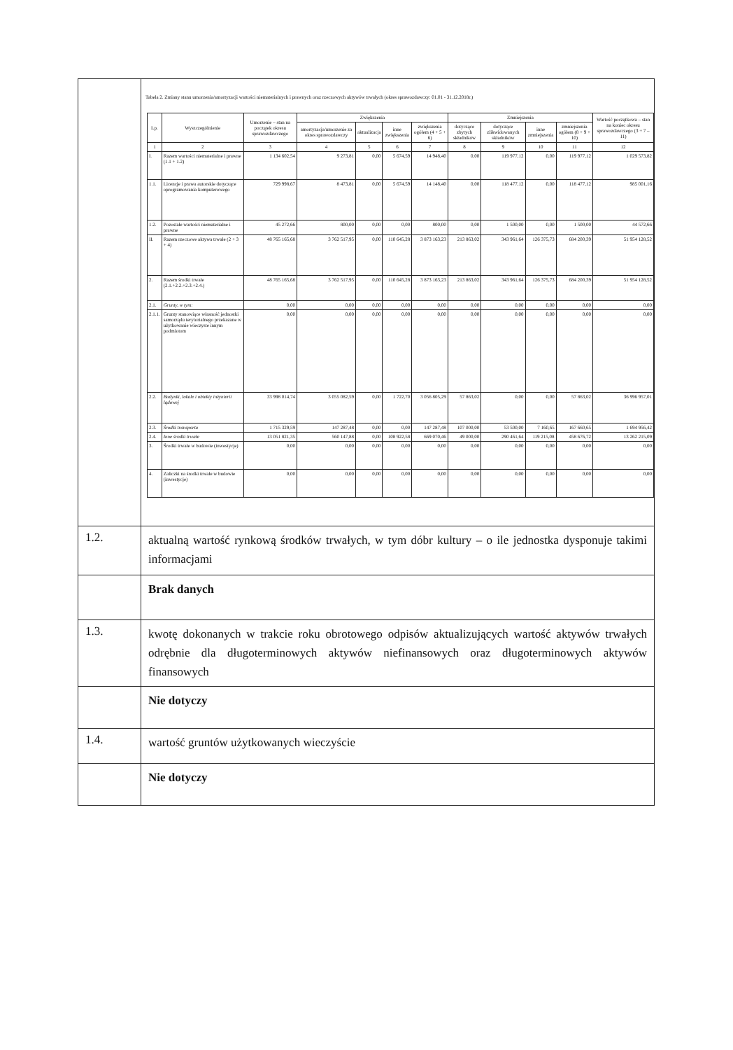| | Tabela 2. Zmiany stanu umorzenia/amortyzacji wartości niematerialnych i prawnych oraz rzeczowych aktywów trwałych (okres sprawozdawczy: 01.01 - 31.12.2018r.) / Lp. / Wyszczególnienie / Umorzenie – stan na początek okresu sprawozdawczego / Zwiększenia / / / / Zmniejszenia / / / / Wartość początkowa – stan na koniec okresu sprawozdawczego (3 + 7 – 11) / / --- / --- / --- / --- / --- / --- / --- / --- / --- / --- / --- / --- / / / / / amortyzacja/umorzenie za okres sprawozdawczy / aktualizacja / inne zwiększenia / zwiększenia ogółem (4 + 5 + 6) / dotyczące zbytych składników / dotyczące zlikwidowanych składników / inne zmniejszenia / zmniejszenia ogółem (8 + 9 + 10) / / / 1 / 2 / 3 / 4 / 5 / 6 / 7 / 8 / 9 / 10 / 11 / 12 / / I. / Razem wartości niematerialne i prawne (1.1 + 1.2) / 1 134 602,54 / 9 273,81 / 0,00 / 5 674,59 / 14 948,40 / 0,00 / 119 977,12 / 0,00 / 119 977,12 / 1 029 573,82 / / 1.1. / Licencje i prawa autorskie dotyczące oprogramowania komputerowego / 729 998,67 / 8 473,81 / 0,00 / 5 674,59 / 14 148,40 / 0,00 / 118 477,12 / 0,00 / 118 477,12 / 985 001,16 / / 1.2. / Pozostałe wartości niematerialne i prawne / 45 272,66 / 800,00 / 0,00 / 0,00 / 800,00 / 0,00 / 1 500,00 / 0,00 / 1 500,00 / 44 572,66 / / II. / Razem rzeczowe aktywa trwałe (2 + 3 + 4) / 48 765 165,68 / 3 762 517,95 / 0,00 / 110 645,28 / 3 873 163,23 / 213 863,02 / 343 961,64 / 126 375,73 / 684 200,39 / 51 954 128,52 / / 2. / Razem środki trwałe (2.1.+2.2.+2.3.+2.4.) / 48 765 165,68 / 3 762 517,95 / 0,00 / 110 645,28 / 3 873 163,23 / 213 863,02 / 343 961,64 / 126 375,73 / 684 200,39 / 51 954 128,52 / / 2.1. / Grunty, w tym: / 0,00 / 0,00 / 0,00 / 0,00 / 0,00 / 0,00 / 0,00 / 0,00 / 0,00 / 0,00 / / 2.1.1. / Grunty stanowiące własność jednostki samorządu terytorialnego przekazane w użytkowanie wieczyste innym podmiotom / 0,00 / 0,00 / 0,00 / 0,00 / 0,00 / 0,00 / 0,00 / 0,00 / 0,00 / 0,00 / / 2.2. / Budynki, lokale i obiekty inżynierii lądowej / 33 998 014,74 / 3 055 082,59 / 0,00 / 1 722,70 / 3 056 805,29 / 57 863,02 / 0,00 / 0,00 / 57 863,02 / 36 996 957,01 / / 2.3. / Środki transportu / 1 715 329,59 / 147 287,48 / 0,00 / 0,00 / 147 287,48 / 107 000,00 / 53 500,00 / 7 160,65 / 167 660,65 / 1 694 956,42 / / 2.4. / Inne środki trwałe / 13 051 821,35 / 560 147,88 / 0,00 / 108 922,58 / 669 070,46 / 49 000,00 / 290 461,64 / 119 215,08 / 458 676,72 / 13 262 215,09 / / 3. / Środki trwałe w budowie (inwestycje) / 0,00 / 0,00 / 0,00 / 0,00 / 0,00 / 0,00 / 0,00 / 0,00 / 0,00 / 0,00 / / 4. / Zaliczki na środki trwałe w budowie (inwestycje) / 0,00 / 0,00 / 0,00 / 0,00 / 0,00 / 0,00 / 0,00 / 0,00 / 0,00 / 0,00 / |
| 1.2. | aktualną wartość rynkową środków trwałych, w tym dóbr kultury – o ile jednostka dysponuje takimi informacjami |
| | Brak danych |
| 1.3. | kwotę dokonanych w trakcie roku obrotowego odpisów aktualizujących wartość aktywów trwałych odrębnie dla długoterminowych aktywów niefinansowych oraz długoterminowych aktywów finansowych |
| | Nie dotyczy |
| 1.4. | wartość gruntów użytkowanych wieczyście |
| | Nie dotyczy |